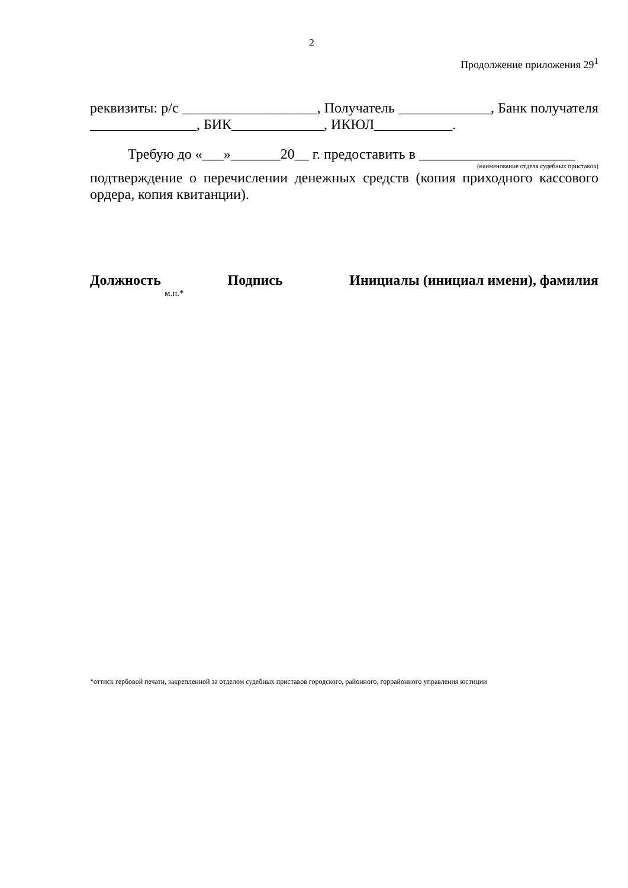2
Продолжение приложения 29<sup>1</sup>
реквизиты: р/с ___________________, Получатель _____________, Банк получателя _______________, БИК_____________, ИКЮЛ___________.
Требую до «___»_______20__ г. предоставить в ______________________
(наименование отдела судебных приставов)
подтверждение о перечислении денежных средств (копия приходного кассового ордера, копия квитанции).
Должность Подпись Инициалы (инициал имени), фамилия
м.п.*
*оттиск гербовой печати, закрепленной за отделом судебных приставов городского, районного, горрайонного управления юстиции